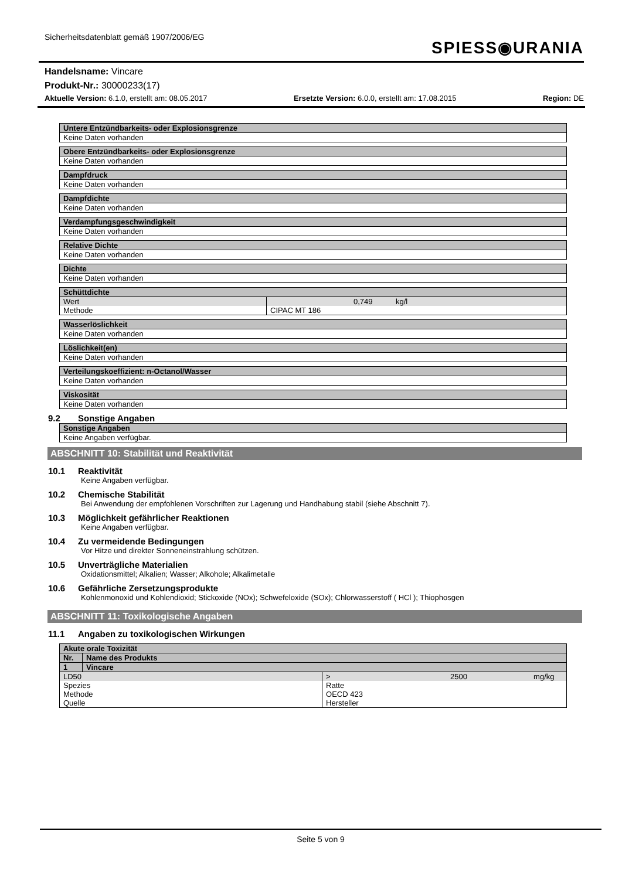Sicherheitsdatenblatt gemäß 1907/2006/EG
SPIESS◉URANIA
Handelsname: Vincare
Produkt-Nr.: 30000233(17)
Aktuelle Version: 6.1.0, erstellt am: 08.05.2017 Ersetzte Version: 6.0.0, erstellt am: 17.08.2015 Region: DE
| Untere Entzündbarkeits- oder Explosionsgrenze |
| --- |
| Keine Daten vorhanden |
| Obere Entzündbarkeits- oder Explosionsgrenze |
| --- |
| Keine Daten vorhanden |
| Dampfdruck |
| --- |
| Keine Daten vorhanden |
| Dampfdichte |
| --- |
| Keine Daten vorhanden |
| Verdampfungsgeschwindigkeit |
| --- |
| Keine Daten vorhanden |
| Relative Dichte |
| --- |
| Keine Daten vorhanden |
| Dichte |
| --- |
| Keine Daten vorhanden |
| Schüttdichte | | | |
| --- | --- | --- | --- |
| Wert | | 0,749 | kg/l |
| Methode | CIPAC MT 186 | | |
| Wasserlöslichkeit |
| --- |
| Keine Daten vorhanden |
| Löslichkeit(en) |
| --- |
| Keine Daten vorhanden |
| Verteilungskoeffizient: n-Octanol/Wasser |
| --- |
| Keine Daten vorhanden |
| Viskosität |
| --- |
| Keine Daten vorhanden |
9.2 Sonstige Angaben
| Sonstige Angaben |
| --- |
| Keine Angaben verfügbar. |
ABSCHNITT 10: Stabilität und Reaktivität
10.1 Reaktivität
Keine Angaben verfügbar.
10.2 Chemische Stabilität
Bei Anwendung der empfohlenen Vorschriften zur Lagerung und Handhabung stabil (siehe Abschnitt 7).
10.3 Möglichkeit gefährlicher Reaktionen
Keine Angaben verfügbar.
10.4 Zu vermeidende Bedingungen
Vor Hitze und direkter Sonneneinstrahlung schützen.
10.5 Unverträgliche Materialien
Oxidationsmittel; Alkalien; Wasser; Alkohole; Alkalimetalle
10.6 Gefährliche Zersetzungsprodukte
Kohlenmonoxid und Kohlendioxid; Stickoxide (NOx); Schwefeloxide (SOx); Chlorwasserstoff ( HCl ); Thiophosgen
ABSCHNITT 11: Toxikologische Angaben
11.1 Angaben zu toxikologischen Wirkungen
| Akute orale Toxizität | | | | |
| --- | --- | --- | --- | --- |
| Nr. | Name des Produkts | | | |
| 1 | Vincare | | | |
| LD50 | | > | 2500 | mg/kg |
| Spezies | | Ratte | | |
| Methode | | OECD 423 | | |
| Quelle | | Hersteller | | |
Seite 5 von 9